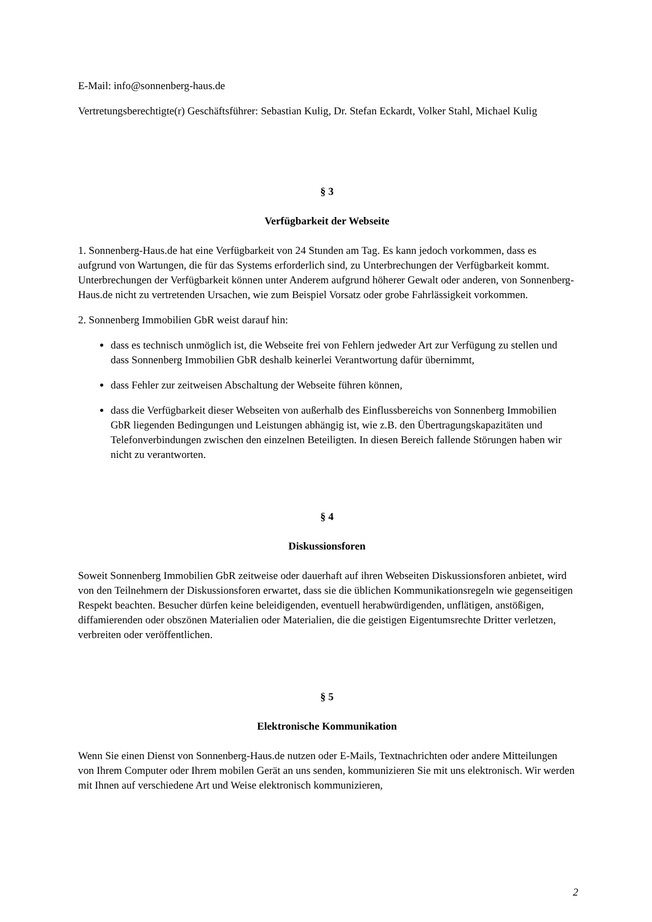E-Mail: info@sonnenberg-haus.de
Vertretungsberechtigte(r) Geschäftsführer: Sebastian Kulig, Dr. Stefan Eckardt, Volker Stahl, Michael Kulig
§ 3
Verfügbarkeit der Webseite
1. Sonnenberg-Haus.de hat eine Verfügbarkeit von 24 Stunden am Tag. Es kann jedoch vorkommen, dass es aufgrund von Wartungen, die für das Systems erforderlich sind, zu Unterbrechungen der Verfügbarkeit kommt. Unterbrechungen der Verfügbarkeit können unter Anderem aufgrund höherer Gewalt oder anderen, von Sonnenberg-Haus.de nicht zu vertretenden Ursachen, wie zum Beispiel Vorsatz oder grobe Fahrlässigkeit vorkommen.
2. Sonnenberg Immobilien GbR weist darauf hin:
dass es technisch unmöglich ist, die Webseite frei von Fehlern jedweder Art zur Verfügung zu stellen und dass Sonnenberg Immobilien GbR deshalb keinerlei Verantwortung dafür übernimmt,
dass Fehler zur zeitweisen Abschaltung der Webseite führen können,
dass die Verfügbarkeit dieser Webseiten von außerhalb des Einflussbereichs von Sonnenberg Immobilien GbR liegenden Bedingungen und Leistungen abhängig ist, wie z.B. den Übertragungskapazitäten und Telefonverbindungen zwischen den einzelnen Beteiligten. In diesen Bereich fallende Störungen haben wir nicht zu verantworten.
§ 4
Diskussionsforen
Soweit Sonnenberg Immobilien GbR zeitweise oder dauerhaft auf ihren Webseiten Diskussionsforen anbietet, wird von den Teilnehmern der Diskussionsforen erwartet, dass sie die üblichen Kommunikationsregeln wie gegenseitigen Respekt beachten. Besucher dürfen keine beleidigenden, eventuell herabwürdigenden, unflätigen, anstößigen, diffamierenden oder obszönen Materialien oder Materialien, die die geistigen Eigentumsrechte Dritter verletzen, verbreiten oder veröffentlichen.
§ 5
Elektronische Kommunikation
Wenn Sie einen Dienst von Sonnenberg-Haus.de nutzen oder E-Mails, Textnachrichten oder andere Mitteilungen von Ihrem Computer oder Ihrem mobilen Gerät an uns senden, kommunizieren Sie mit uns elektronisch. Wir werden mit Ihnen auf verschiedene Art und Weise elektronisch kommunizieren,
2